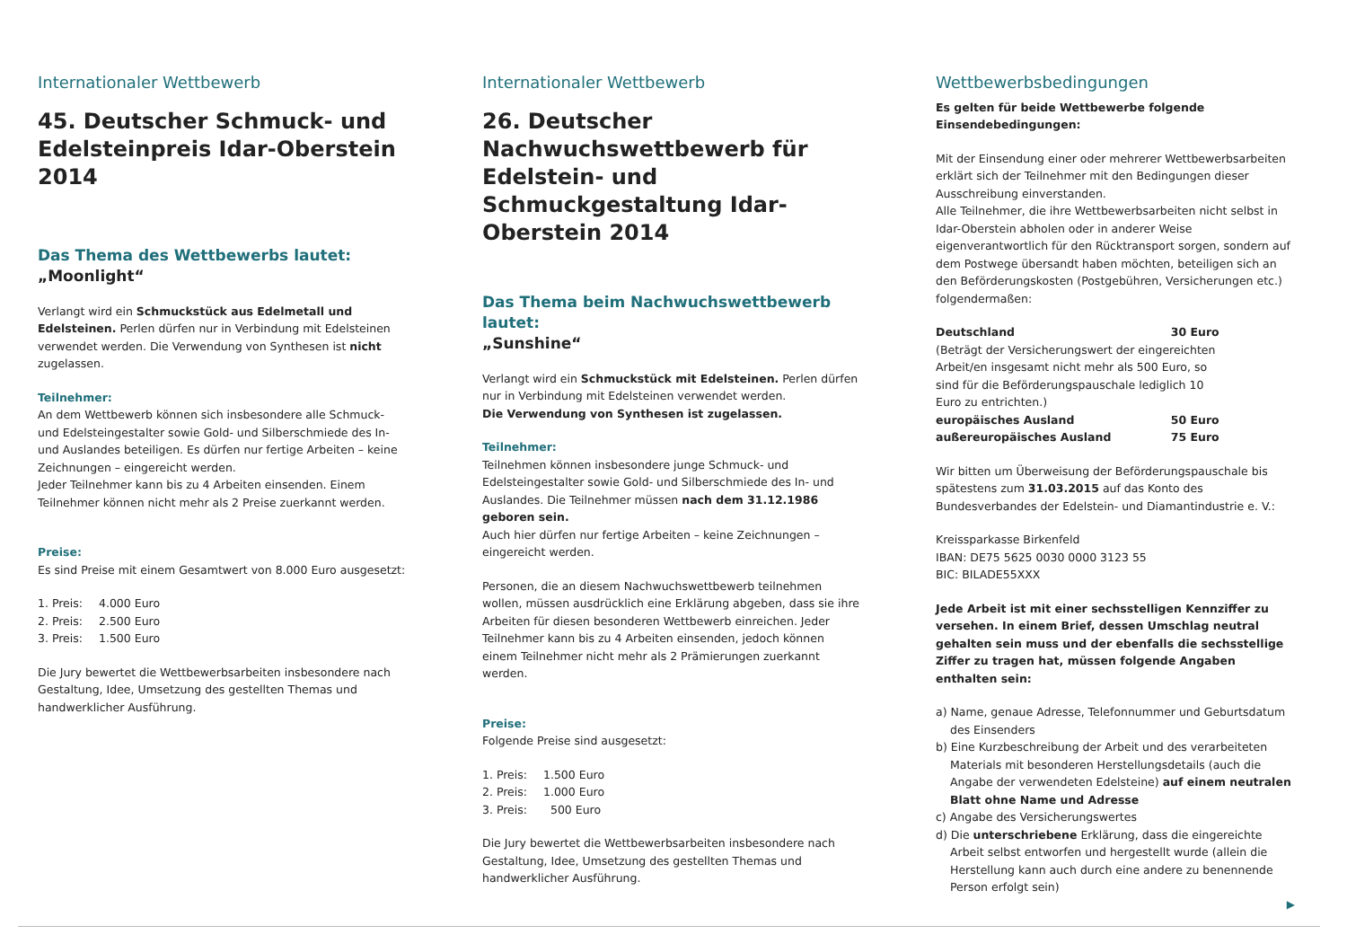Internationaler Wettbewerb
45. Deutscher Schmuck- und Edelsteinpreis Idar-Oberstein 2014
Das Thema des Wettbewerbs lautet:
„Moonlight“
Verlangt wird ein Schmuckstück aus Edelmetall und Edelsteinen. Perlen dürfen nur in Verbindung mit Edelsteinen verwendet werden. Die Verwendung von Synthesen ist nicht zugelassen.
Teilnehmer:
An dem Wettbewerb können sich insbesondere alle Schmuck- und Edelsteingestalter sowie Gold- und Silberschmiede des In- und Auslandes beteiligen. Es dürfen nur fertige Arbeiten – keine Zeichnungen – eingereicht werden.
Jeder Teilnehmer kann bis zu 4 Arbeiten einsenden. Einem Teilnehmer können nicht mehr als 2 Preise zuerkannt werden.
Preise:
Es sind Preise mit einem Gesamtwert von 8.000 Euro ausgesetzt:
| 1. Preis: | 4.000 Euro |
| 2. Preis: | 2.500 Euro |
| 3. Preis: | 1.500 Euro |
Die Jury bewertet die Wettbewerbsarbeiten insbesondere nach Gestaltung, Idee, Umsetzung des gestellten Themas und handwerklicher Ausführung.
Internationaler Wettbewerb
26. Deutscher Nachwuchswettbewerb für Edelstein- und Schmuckgestaltung Idar-Oberstein 2014
Das Thema beim Nachwuchswettbewerb lautet:
„Sunshine“
Verlangt wird ein Schmuckstück mit Edelsteinen. Perlen dürfen nur in Verbindung mit Edelsteinen verwendet werden.
Die Verwendung von Synthesen ist zugelassen.
Teilnehmer:
Teilnehmen können insbesondere junge Schmuck- und Edelsteingestalter sowie Gold- und Silberschmiede des In- und Auslandes. Die Teilnehmer müssen nach dem 31.12.1986 geboren sein.
Auch hier dürfen nur fertige Arbeiten – keine Zeichnungen – eingereicht werden.
Personen, die an diesem Nachwuchswettbewerb teilnehmen wollen, müssen ausdrücklich eine Erklärung abgeben, dass sie ihre Arbeiten für diesen besonderen Wettbewerb einreichen. Jeder Teilnehmer kann bis zu 4 Arbeiten einsenden, jedoch können einem Teilnehmer nicht mehr als 2 Prämierungen zuerkannt werden.
Preise:
Folgende Preise sind ausgesetzt:
| 1. Preis: | 1.500 Euro |
| 2. Preis: | 1.000 Euro |
| 3. Preis: | 500 Euro |
Die Jury bewertet die Wettbewerbsarbeiten insbesondere nach Gestaltung, Idee, Umsetzung des gestellten Themas und handwerklicher Ausführung.
Wettbewerbsbedingungen
Es gelten für beide Wettbewerbe folgende Einsendebedingungen:
Mit der Einsendung einer oder mehrerer Wettbewerbsarbeiten erklärt sich der Teilnehmer mit den Bedingungen dieser Ausschreibung einverstanden.
Alle Teilnehmer, die ihre Wettbewerbsarbeiten nicht selbst in Idar-Oberstein abholen oder in anderer Weise eigenverantwortlich für den Rücktransport sorgen, sondern auf dem Postwege übersandt haben möchten, beteiligen sich an den Beförderungskosten (Postgebühren, Versicherungen etc.) folgendermaßen:
| Deutschland | 30 Euro |
| (Beträgt der Versicherungswert der eingereichten Arbeit/en insgesamt nicht mehr als 500 Euro, so sind für die Beförderungspauschale lediglich 10 Euro zu entrichten.) | |
| europäisches Ausland | 50 Euro |
| außereuropäisches Ausland | 75 Euro |
Wir bitten um Überweisung der Beförderungspauschale bis spätestens zum 31.03.2015 auf das Konto des Bundesverbandes der Edelstein- und Diamantindustrie e. V.:
Kreissparkasse Birkenfeld
IBAN: DE75 5625 0030 0000 3123 55
BIC: BILADE55XXX
Jede Arbeit ist mit einer sechsstelligen Kennziffer zu versehen. In einem Brief, dessen Umschlag neutral gehalten sein muss und der ebenfalls die sechsstellige Ziffer zu tragen hat, müssen folgende Angaben enthalten sein:
a) Name, genaue Adresse, Telefonnummer und Geburtsdatum des Einsenders
b) Eine Kurzbeschreibung der Arbeit und des verarbeiteten Materials mit besonderen Herstellungsdetails (auch die Angabe der verwendeten Edelsteine) auf einem neutralen Blatt ohne Name und Adresse
c) Angabe des Versicherungswertes
d) Die unterschriebene Erklärung, dass die eingereichte Arbeit selbst entworfen und hergestellt wurde (allein die Herstellung kann auch durch eine andere zu benennende Person erfolgt sein)
▶